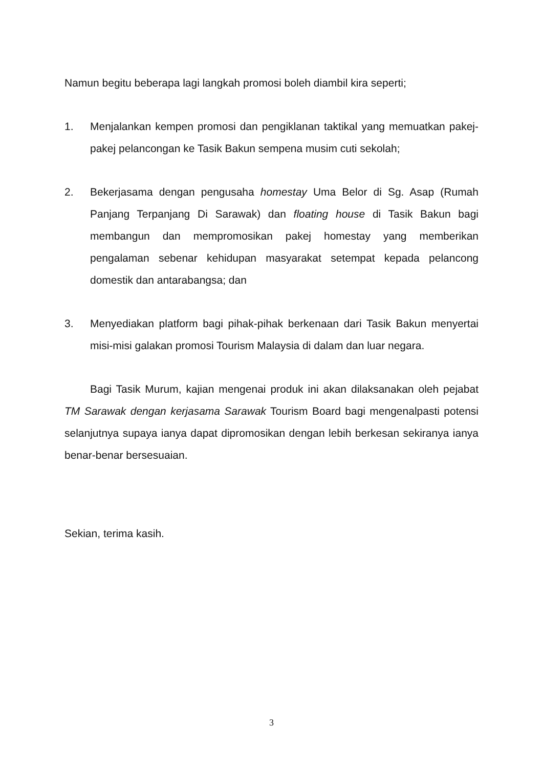Namun begitu beberapa lagi langkah promosi boleh diambil kira seperti;
1. Menjalankan kempen promosi dan pengiklanan taktikal yang memuatkan pakej-pakej pelancongan ke Tasik Bakun sempena musim cuti sekolah;
2. Bekerjasama dengan pengusaha homestay Uma Belor di Sg. Asap (Rumah Panjang Terpanjang Di Sarawak) dan floating house di Tasik Bakun bagi membangun dan mempromosikan pakej homestay yang memberikan pengalaman sebenar kehidupan masyarakat setempat kepada pelancong domestik dan antarabangsa; dan
3. Menyediakan platform bagi pihak-pihak berkenaan dari Tasik Bakun menyertai misi-misi galakan promosi Tourism Malaysia di dalam dan luar negara.
Bagi Tasik Murum, kajian mengenai produk ini akan dilaksanakan oleh pejabat TM Sarawak dengan kerjasama Sarawak Tourism Board bagi mengenalpasti potensi selanjutnya supaya ianya dapat dipromosikan dengan lebih berkesan sekiranya ianya benar-benar bersesuaian.
Sekian, terima kasih.
3